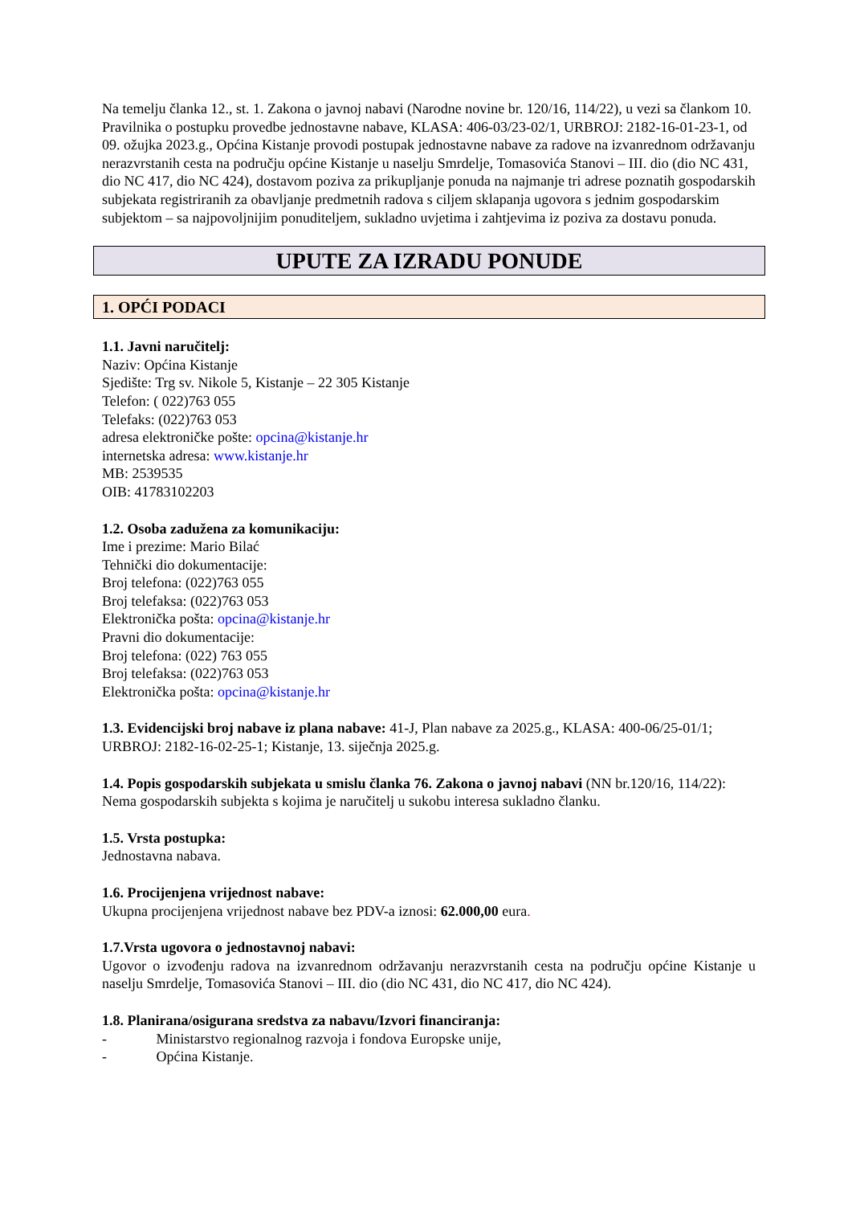Na temelju članka 12., st. 1. Zakona o javnoj nabavi (Narodne novine br. 120/16, 114/22), u vezi sa člankom 10. Pravilnika o postupku provedbe jednostavne nabave, KLASA: 406-03/23-02/1, URBROJ: 2182-16-01-23-1, od 09. ožujka 2023.g., Općina Kistanje provodi postupak jednostavne nabave za radove na izvanrednom održavanju nerazvrstanih cesta na području općine Kistanje u naselju Smrdelje, Tomasovića Stanovi – III. dio (dio NC 431, dio NC 417, dio NC 424), dostavom poziva za prikupljanje ponuda na najmanje tri adrese poznatih gospodarskih subjekata registriranih za obavljanje predmetnih radova s ciljem sklapanja ugovora s jednim gospodarskim subjektom – sa najpovoljnijim ponuditeljem, sukladno uvjetima i zahtjevima iz poziva za dostavu ponuda.
UPUTE ZA IZRADU PONUDE
1. OPĆI PODACI
1.1. Javni naručitelj:
Naziv: Općina Kistanje
Sjedište: Trg sv. Nikole 5, Kistanje – 22 305 Kistanje
Telefon: ( 022)763 055
Telefaks: (022)763 053
adresa elektroničke pošte: opcina@kistanje.hr
internetska adresa: www.kistanje.hr
MB: 2539535
OIB: 41783102203
1.2. Osoba zadužena za komunikaciju:
Ime i prezime: Mario Bilać
Tehnički dio dokumentacije:
Broj telefona: (022)763 055
Broj telefaksa: (022)763 053
Elektronička pošta: opcina@kistanje.hr
Pravni dio dokumentacije:
Broj telefona: (022) 763 055
Broj telefaksa: (022)763 053
Elektronička pošta: opcina@kistanje.hr
1.3. Evidencijski broj nabave iz plana nabave: 41-J, Plan nabave za 2025.g., KLASA: 400-06/25-01/1; URBROJ: 2182-16-02-25-1; Kistanje, 13. siječnja 2025.g.
1.4. Popis gospodarskih subjekata u smislu članka 76. Zakona o javnoj nabavi (NN br.120/16, 114/22): Nema gospodarskih subjekta s kojima je naručitelj u sukobu interesa sukladno članku.
1.5. Vrsta postupka:
Jednostavna nabava.
1.6. Procijenjena vrijednost nabave:
Ukupna procijenjena vrijednost nabave bez PDV-a iznosi: 62.000,00 eura.
1.7.Vrsta ugovora o jednostavnoj nabavi:
Ugovor o izvođenju radova na izvanrednom održavanju nerazvrstanih cesta na području općine Kistanje u naselju Smrdelje, Tomasovića Stanovi – III. dio (dio NC 431, dio NC 417, dio NC 424).
1.8. Planirana/osigurana sredstva za nabavu/Izvori financiranja:
- Ministarstvo regionalnog razvoja i fondova Europske unije,
- Općina Kistanje.